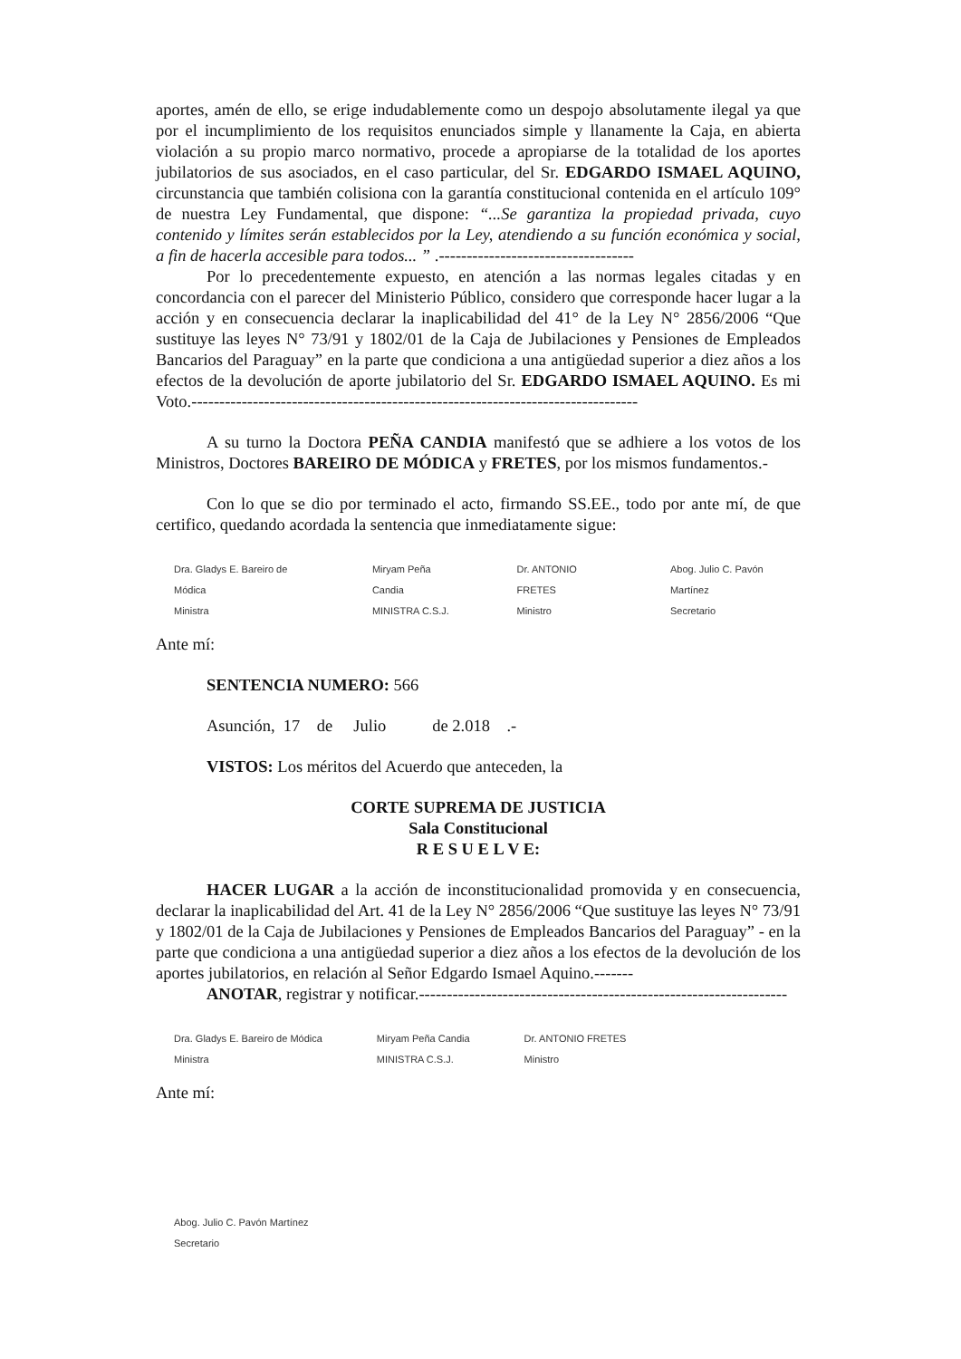aportes, amén de ello, se erige indudablemente como un despojo absolutamente ilegal ya que por el incumplimiento de los requisitos enunciados simple y llanamente la Caja, en abierta violación a su propio marco normativo, procede a apropiarse de la totalidad de los aportes jubilatorios de sus asociados, en el caso particular, del Sr. EDGARDO ISMAEL AQUINO, circunstancia que también colisiona con la garantía constitucional contenida en el artículo 109° de nuestra Ley Fundamental, que dispone: “...Se garantiza la propiedad privada, cuyo contenido y límites serán establecidos por la Ley, atendiendo a su función económica y social, a fin de hacerla accesible para todos... ” .-----------------------------------
Por lo precedentemente expuesto, en atención a las normas legales citadas y en concordancia con el parecer del Ministerio Público, considero que corresponde hacer lugar a la acción y en consecuencia declarar la inaplicabilidad del 41° de la Ley N° 2856/2006 “Que sustituye las leyes N° 73/91 y 1802/01 de la Caja de Jubilaciones y Pensiones de Empleados Bancarios del Paraguay” en la parte que condiciona a una antigüedad superior a diez años a los efectos de la devolución de aporte jubilatorio del Sr. EDGARDO ISMAEL AQUINO. Es mi Voto.--------------------------------------------------------------------------------
A su turno la Doctora PEÑA CANDIA manifestó que se adhiere a los votos de los Ministros, Doctores BAREIRO DE MÓDICA y FRETES, por los mismos fundamentos.-
Con lo que se dio por terminado el acto, firmando SS.EE., todo por ante mí, de que certifico, quedando acordada la sentencia que inmediatamente sigue:
Dra. Gladys E. Bareiro de Módica
Ministra Miryam Peña Candia
MINISTRA C.S.J. Dr. ANTONIO FRETES
Ministro Abog. Julio C. Pavón Martínez
Secretario
Ante mí:
SENTENCIA NUMERO: 566
Asunción, 17 de Julio de 2.018 .-
VISTOS: Los méritos del Acuerdo que anteceden, la
CORTE SUPREMA DE JUSTICIA
Sala Constitucional
R E S U E L V E:
HACER LUGAR a la acción de inconstitucionalidad promovida y en consecuencia, declarar la inaplicabilidad del Art. 41 de la Ley N° 2856/2006 “Que sustituye las leyes N° 73/91 y 1802/01 de la Caja de Jubilaciones y Pensiones de Empleados Bancarios del Paraguay” - en la parte que condiciona a una antigüedad superior a diez años a los efectos de la devolución de los aportes jubilatorios, en relación al Señor Edgardo Ismael Aquino.-------
ANOTAR, registrar y notificar.------------------------------------------------------------------
Dra. Gladys E. Bareiro de Módica
Ministra Miryam Peña Candia
MINISTRA C.S.J. Dr. ANTONIO FRETES
Ministro
Ante mí:
Abog. Julio C. Pavón Martínez
Secretario